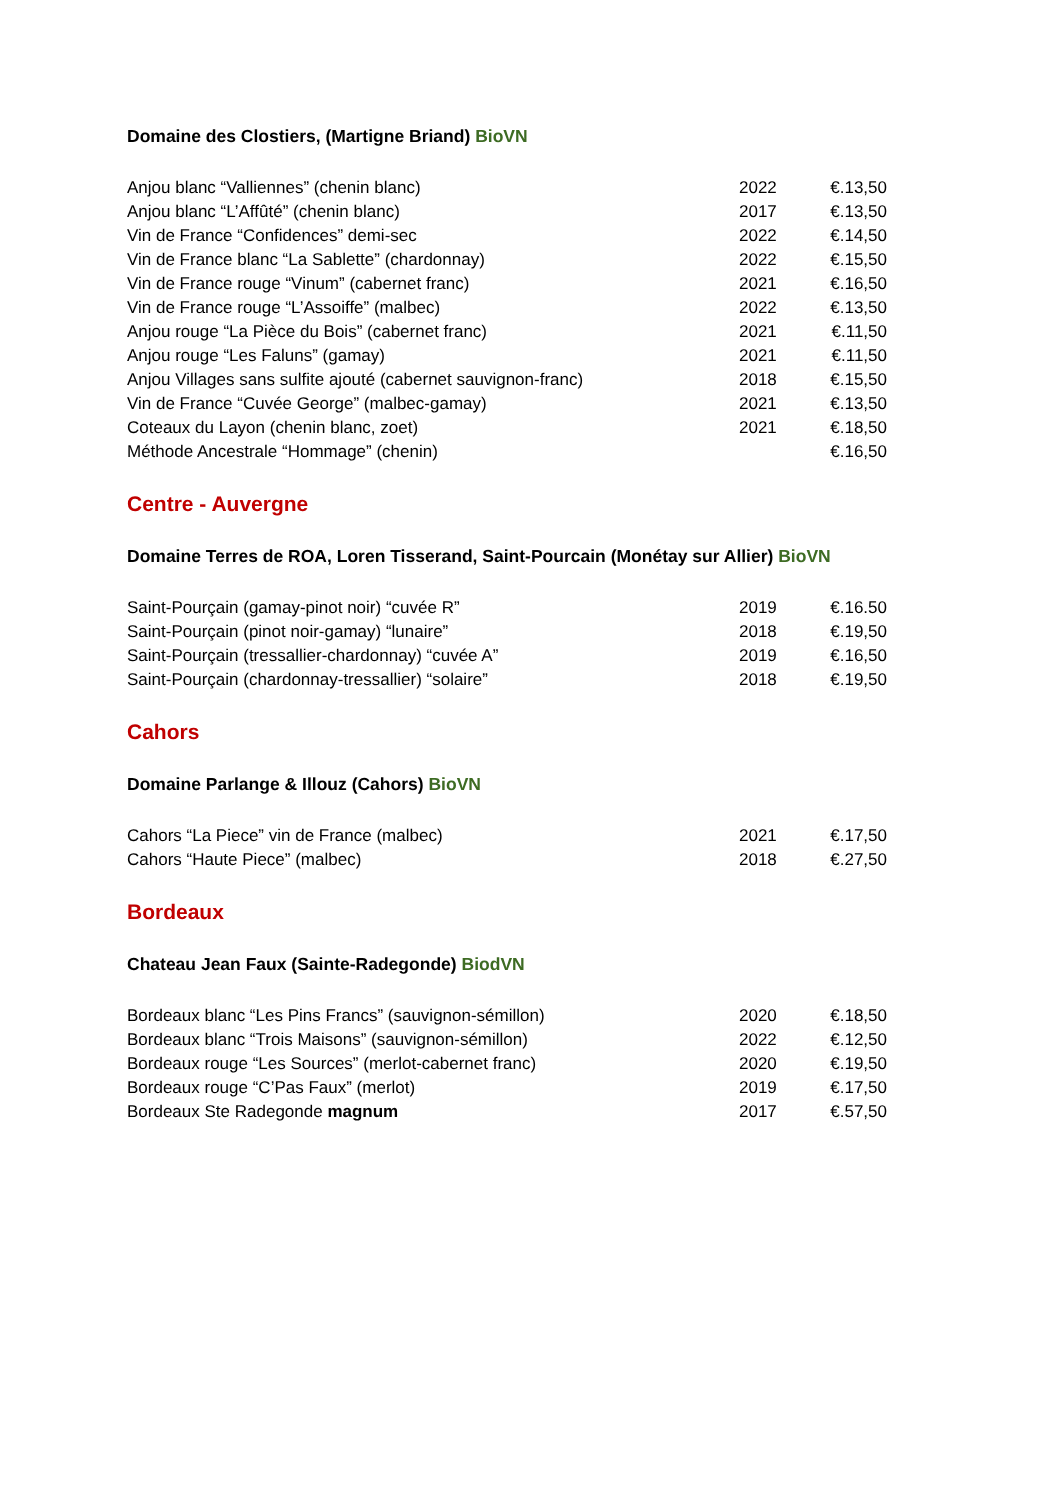Domaine des Clostiers, (Martigne Briand) BioVN
| Anjou blanc “Valliennes” (chenin blanc) | 2022 | €.13,50 |
| Anjou blanc “L’Affûté” (chenin blanc) | 2017 | €.13,50 |
| Vin de France “Confidences” demi-sec | 2022 | €.14,50 |
| Vin de France blanc “La Sablette” (chardonnay) | 2022 | €.15,50 |
| Vin de France rouge “Vinum” (cabernet franc) | 2021 | €.16,50 |
| Vin de France rouge “L’Assoiffe” (malbec) | 2022 | €.13,50 |
| Anjou rouge “La Pièce du Bois” (cabernet franc) | 2021 | €.11,50 |
| Anjou rouge “Les Faluns” (gamay) | 2021 | €.11,50 |
| Anjou Villages sans sulfite ajouté (cabernet sauvignon-franc) | 2018 | €.15,50 |
| Vin de France “Cuvée George” (malbec-gamay) | 2021 | €.13,50 |
| Coteaux du Layon (chenin blanc, zoet) | 2021 | €.18,50 |
| Méthode Ancestrale “Hommage” (chenin) | | €.16,50 |
Centre - Auvergne
Domaine Terres de ROA, Loren Tisserand, Saint-Pourcain (Monétay sur Allier) BioVN
| Saint-Pourçain (gamay-pinot noir) “cuvée R” | 2019 | €.16.50 |
| Saint-Pourçain (pinot noir-gamay) “lunaire” | 2018 | €.19,50 |
| Saint-Pourçain (tressallier-chardonnay) “cuvée A” | 2019 | €.16,50 |
| Saint-Pourçain (chardonnay-tressallier) “solaire” | 2018 | €.19,50 |
Cahors
Domaine Parlange & Illouz (Cahors) BioVN
| Cahors “La Piece” vin de France (malbec) | 2021 | €.17,50 |
| Cahors “Haute Piece” (malbec) | 2018 | €.27,50 |
Bordeaux
Chateau Jean Faux (Sainte-Radegonde) BiodVN
| Bordeaux blanc “Les Pins Francs” (sauvignon-sémillon) | 2020 | €.18,50 |
| Bordeaux blanc “Trois Maisons” (sauvignon-sémillon) | 2022 | €.12,50 |
| Bordeaux rouge “Les Sources” (merlot-cabernet franc) | 2020 | €.19,50 |
| Bordeaux rouge “C’Pas Faux” (merlot) | 2019 | €.17,50 |
| Bordeaux Ste Radegonde magnum | 2017 | €.57,50 |